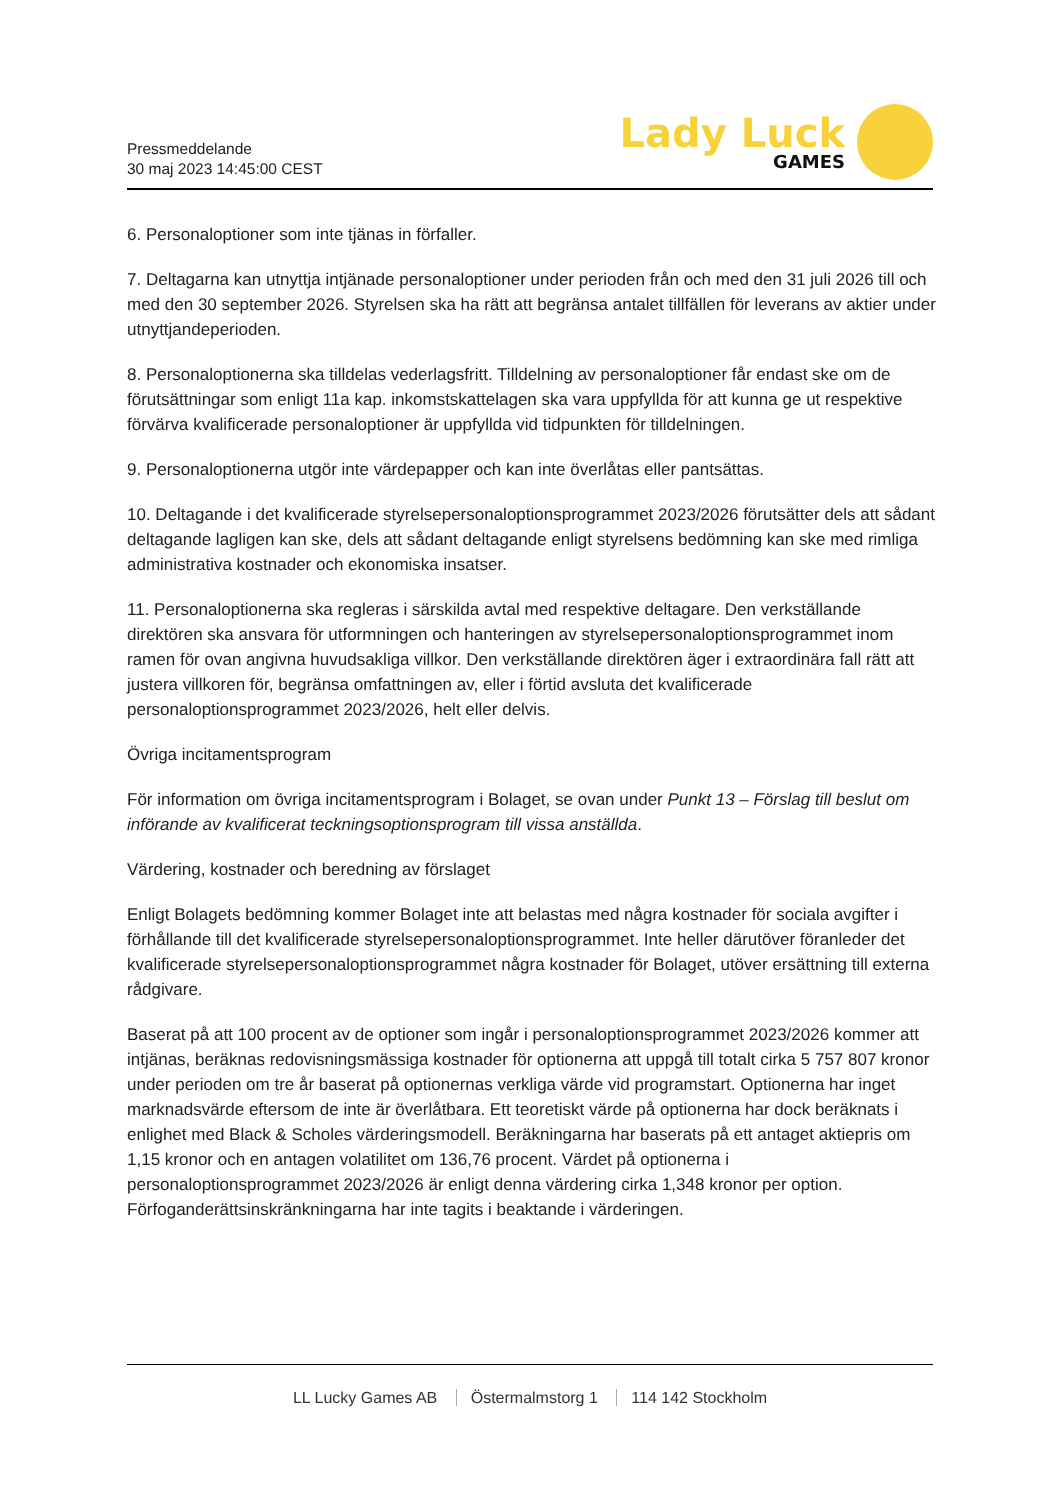Pressmeddelande
30 maj 2023 14:45:00 CEST
Lady Luck
GAMES
6. Personaloptioner som inte tjänas in förfaller.
7. Deltagarna kan utnyttja intjänade personaloptioner under perioden från och med den 31 juli 2026 till och med den 30 september 2026. Styrelsen ska ha rätt att begränsa antalet tillfällen för leverans av aktier under utnyttjandeperioden.
8. Personaloptionerna ska tilldelas vederlagsfritt. Tilldelning av personaloptioner får endast ske om de förutsättningar som enligt 11a kap. inkomstskattelagen ska vara uppfyllda för att kunna ge ut respektive förvärva kvalificerade personaloptioner är uppfyllda vid tidpunkten för tilldelningen.
9. Personaloptionerna utgör inte värdepapper och kan inte överlåtas eller pantsättas.
10. Deltagande i det kvalificerade styrelsepersonaloptionsprogrammet 2023/2026 förutsätter dels att sådant deltagande lagligen kan ske, dels att sådant deltagande enligt styrelsens bedömning kan ske med rimliga administrativa kostnader och ekonomiska insatser.
11. Personaloptionerna ska regleras i särskilda avtal med respektive deltagare. Den verkställande direktören ska ansvara för utformningen och hanteringen av styrelsepersonaloptionsprogrammet inom ramen för ovan angivna huvudsakliga villkor. Den verkställande direktören äger i extraordinära fall rätt att justera villkoren för, begränsa omfattningen av, eller i förtid avsluta det kvalificerade personaloptionsprogrammet 2023/2026, helt eller delvis.
Övriga incitamentsprogram
För information om övriga incitamentsprogram i Bolaget, se ovan under Punkt 13 – Förslag till beslut om införande av kvalificerat teckningsoptionsprogram till vissa anställda.
Värdering, kostnader och beredning av förslaget
Enligt Bolagets bedömning kommer Bolaget inte att belastas med några kostnader för sociala avgifter i förhållande till det kvalificerade styrelsepersonaloptionsprogrammet. Inte heller därutöver föranleder det kvalificerade styrelsepersonaloptionsprogrammet några kostnader för Bolaget, utöver ersättning till externa rådgivare.
Baserat på att 100 procent av de optioner som ingår i personaloptionsprogrammet 2023/2026 kommer att intjänas, beräknas redovisningsmässiga kostnader för optionerna att uppgå till totalt cirka 5 757 807 kronor under perioden om tre år baserat på optionernas verkliga värde vid programstart. Optionerna har inget marknadsvärde eftersom de inte är överlåtbara. Ett teoretiskt värde på optionerna har dock beräknats i enlighet med Black & Scholes värderingsmodell. Beräkningarna har baserats på ett antaget aktiepris om 1,15 kronor och en antagen volatilitet om 136,76 procent. Värdet på optionerna i personaloptionsprogrammet 2023/2026 är enligt denna värdering cirka 1,348 kronor per option. Förfoganderättsinskränkningarna har inte tagits i beaktande i värderingen.
LL Lucky Games AB Östermalmstorg 1 114 142 Stockholm